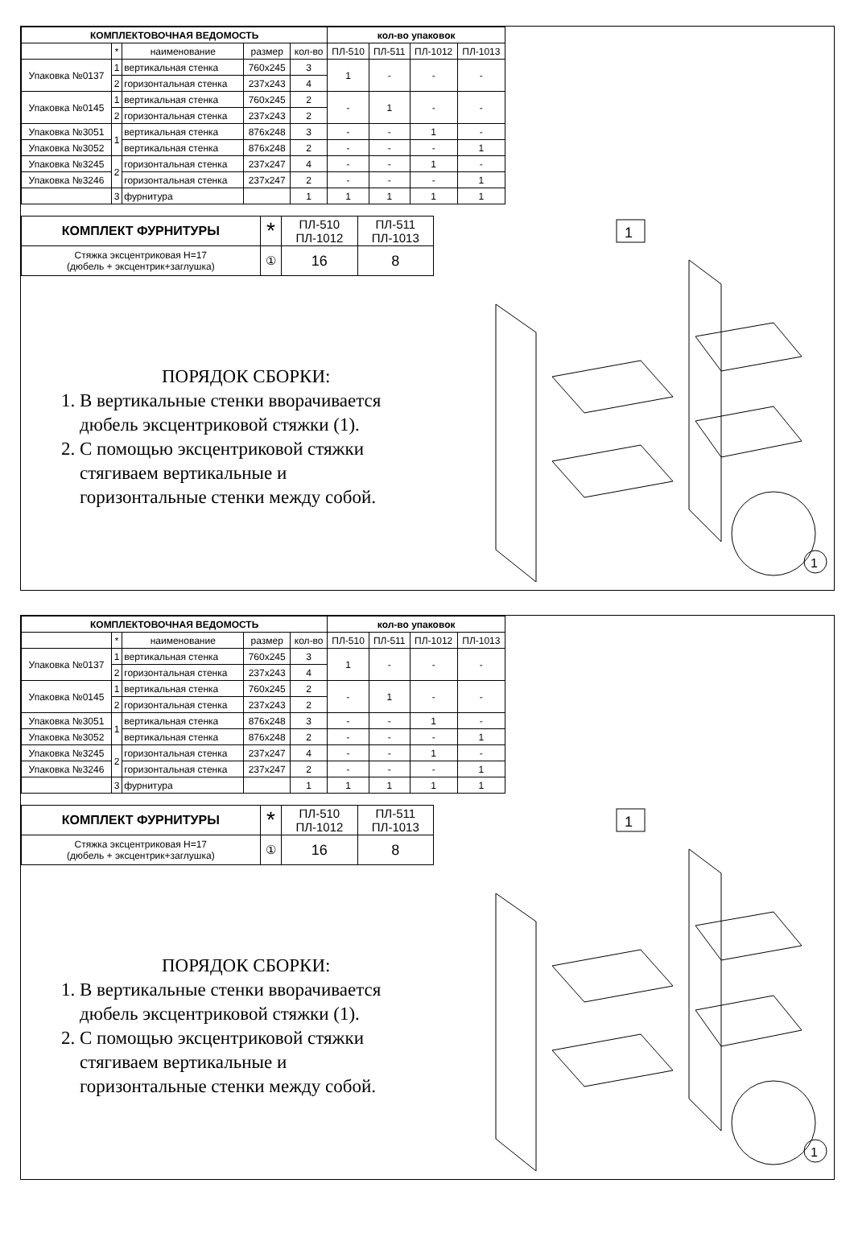| КОМПЛЕКТОВОЧНАЯ ВЕДОМОСТЬ | | | | | кол-во упаковок | | | |
| --- | --- | --- | --- | --- | --- | --- | --- | --- |
| | * | наименование | размер | кол-во | ПЛ-510 | ПЛ-511 | ПЛ-1012 | ПЛ-1013 |
| Упаковка №0137 | 1 | вертикальная стенка | 760x245 | 3 | 1 | - | - | - |
| | 2 | горизонтальная стенка | 237x243 | 4 | | | | |
| Упаковка №0145 | 1 | вертикальная стенка | 760x245 | 2 | - | 1 | - | - |
| | 2 | горизонтальная стенка | 237x243 | 2 | | | | |
| Упаковка №3051 | 1 | вертикальная стенка | 876x248 | 3 | - | - | 1 | - |
| Упаковка №3052 | | вертикальная стенка | 876x248 | 2 | - | - | - | 1 |
| Упаковка №3245 | 2 | горизонтальная стенка | 237x247 | 4 | - | - | 1 | - |
| Упаковка №3246 | | горизонтальная стенка | 237x247 | 2 | - | - | - | 1 |
| | 3 | фурнитура | | 1 | 1 | 1 | 1 | 1 |
| КОМПЛЕКТ ФУРНИТУРЫ | * | ПЛ-510 ПЛ-1012 | ПЛ-511 ПЛ-1013 |
| Стяжка эксцентриковая Н=17 (дюбель + эксцентрик+заглушка) | ① | 16 | 8 |
ПОРЯДОК СБОРКИ:
1. В вертикальные стенки вворачивается
дюбель эксцентриковой стяжки (1).
2. С помощью эксцентриковой стяжки
стягиваем вертикальные и
горизонтальные стенки между собой.
1
1
| КОМПЛЕКТОВОЧНАЯ ВЕДОМОСТЬ | | | | | кол-во упаковок | | | |
| --- | --- | --- | --- | --- | --- | --- | --- | --- |
| | * | наименование | размер | кол-во | ПЛ-510 | ПЛ-511 | ПЛ-1012 | ПЛ-1013 |
| Упаковка №0137 | 1 | вертикальная стенка | 760x245 | 3 | 1 | - | - | - |
| | 2 | горизонтальная стенка | 237x243 | 4 | | | | |
| Упаковка №0145 | 1 | вертикальная стенка | 760x245 | 2 | - | 1 | - | - |
| | 2 | горизонтальная стенка | 237x243 | 2 | | | | |
| Упаковка №3051 | 1 | вертикальная стенка | 876x248 | 3 | - | - | 1 | - |
| Упаковка №3052 | | вертикальная стенка | 876x248 | 2 | - | - | - | 1 |
| Упаковка №3245 | 2 | горизонтальная стенка | 237x247 | 4 | - | - | 1 | - |
| Упаковка №3246 | | горизонтальная стенка | 237x247 | 2 | - | - | - | 1 |
| | 3 | фурнитура | | 1 | 1 | 1 | 1 | 1 |
| КОМПЛЕКТ ФУРНИТУРЫ | * | ПЛ-510 ПЛ-1012 | ПЛ-511 ПЛ-1013 |
| Стяжка эксцентриковая Н=17 (дюбель + эксцентрик+заглушка) | ① | 16 | 8 |
ПОРЯДОК СБОРКИ:
1. В вертикальные стенки вворачивается
дюбель эксцентриковой стяжки (1).
2. С помощью эксцентриковой стяжки
стягиваем вертикальные и
горизонтальные стенки между собой.
1
1